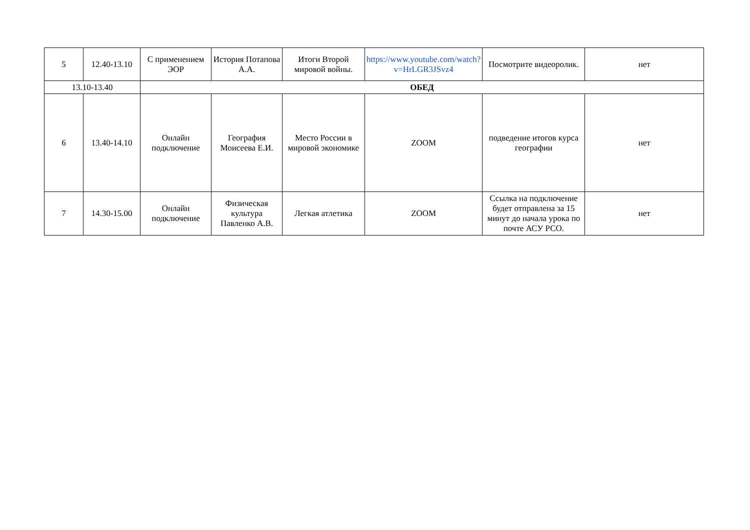| 5 | 12.40-13.10 | С применением ЭОР | История Потапова А.А. | Итоги Второй мировой войны. | https://www.youtube.com/watch?v=HrLGR3JSvz4 | Посмотрите видеоролик. | нет |
| 13.10-13.40 | | ОБЕД | | | | | |
| 6 | 13.40-14.10 | Онлайн подключение | География Моисеева Е.И. | Место России в мировой экономике | ZOOM | подведение итогов курса географии | нет |
| 7 | 14.30-15.00 | Онлайн подключение | Физическая культура Павленко А.В. | Легкая атлетика | ZOOM | Ссылка на подключение будет отправлена за 15 минут до начала урока по почте АСУ РСО. | нет |